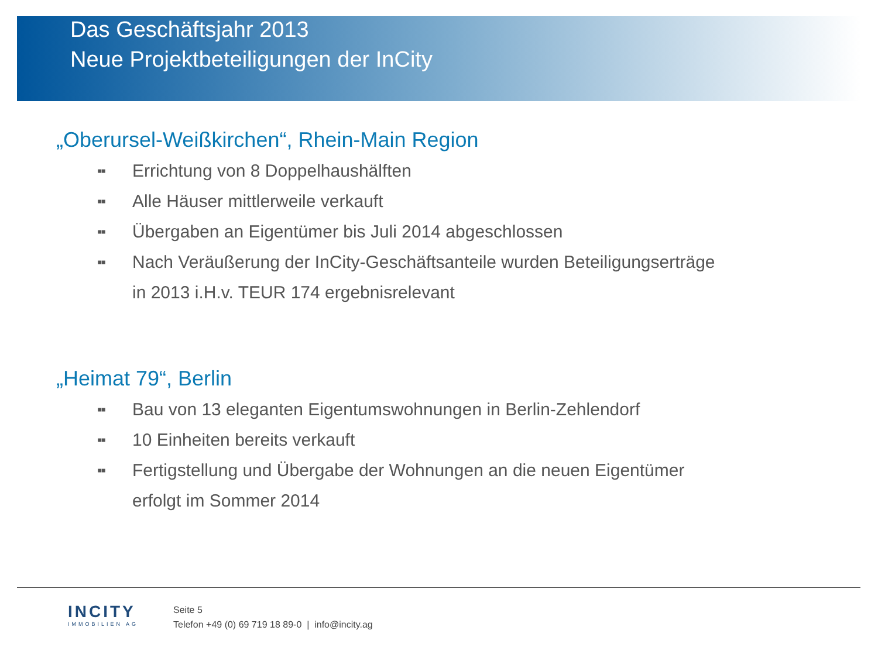Das Geschäftsjahr 2013
Neue Projektbeteiligungen der InCity
„Oberursel-Weißkirchen“, Rhein-Main Region
▪▪ Errichtung von 8 Doppelhaushälften
▪▪ Alle Häuser mittlerweile verkauft
▪▪ Übergaben an Eigentümer bis Juli 2014 abgeschlossen
▪▪ Nach Veräußerung der InCity-Geschäftsanteile wurden Beteiligungserträge
in 2013 i.H.v. TEUR 174 ergebnisrelevant
„Heimat 79“, Berlin
▪▪ Bau von 13 eleganten Eigentumswohnungen in Berlin-Zehlendorf
▪▪ 10 Einheiten bereits verkauft
▪▪ Fertigstellung und Übergabe der Wohnungen an die neuen Eigentümer
erfolgt im Sommer 2014
INCITY
IMMOBILIEN AG
Seite 5
Telefon +49 (0) 69 719 18 89-0 | info@incity.ag